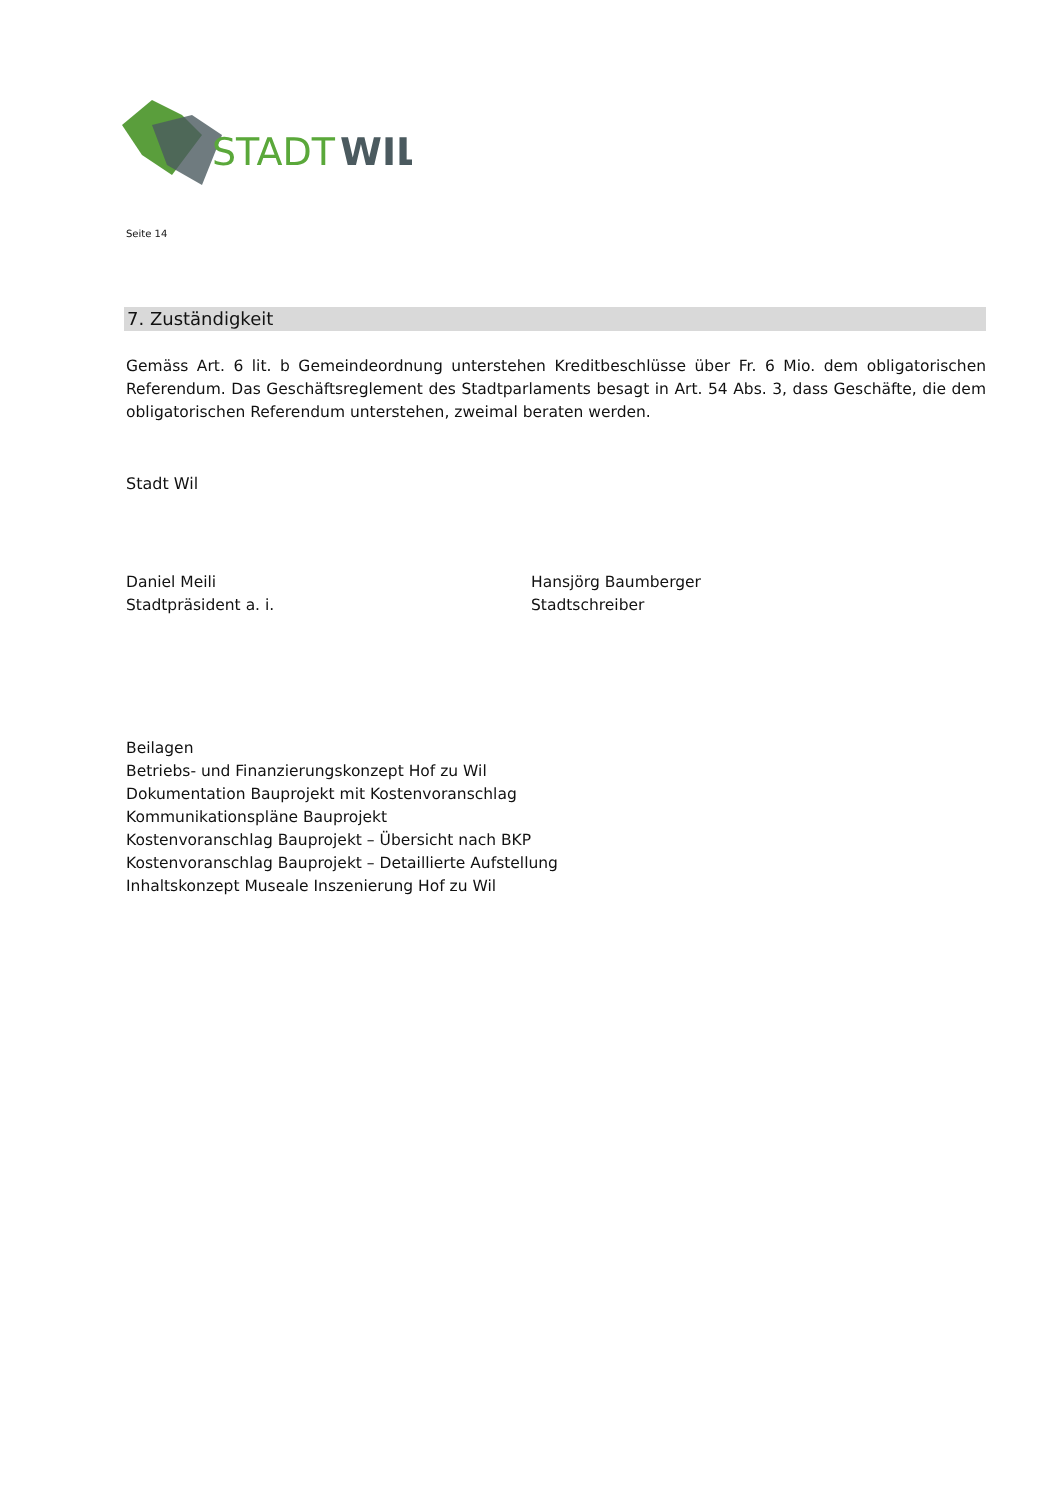STADT
WIL
Seite 14
7. Zuständigkeit
Gemäss Art. 6 lit. b Gemeindeordnung unterstehen Kreditbeschlüsse über Fr. 6 Mio. dem obligatorischen Referendum. Das Geschäftsreglement des Stadtparlaments besagt in Art. 54 Abs. 3, dass Geschäfte, die dem obligatorischen Referendum unterstehen, zweimal beraten werden.
Stadt Wil
Daniel Meili
Stadtpräsident a. i.
Hansjörg Baumberger
Stadtschreiber
Beilagen
Betriebs- und Finanzierungskonzept Hof zu Wil
Dokumentation Bauprojekt mit Kostenvoranschlag
Kommunikationspläne Bauprojekt
Kostenvoranschlag Bauprojekt – Übersicht nach BKP
Kostenvoranschlag Bauprojekt – Detaillierte Aufstellung
Inhaltskonzept Museale Inszenierung Hof zu Wil